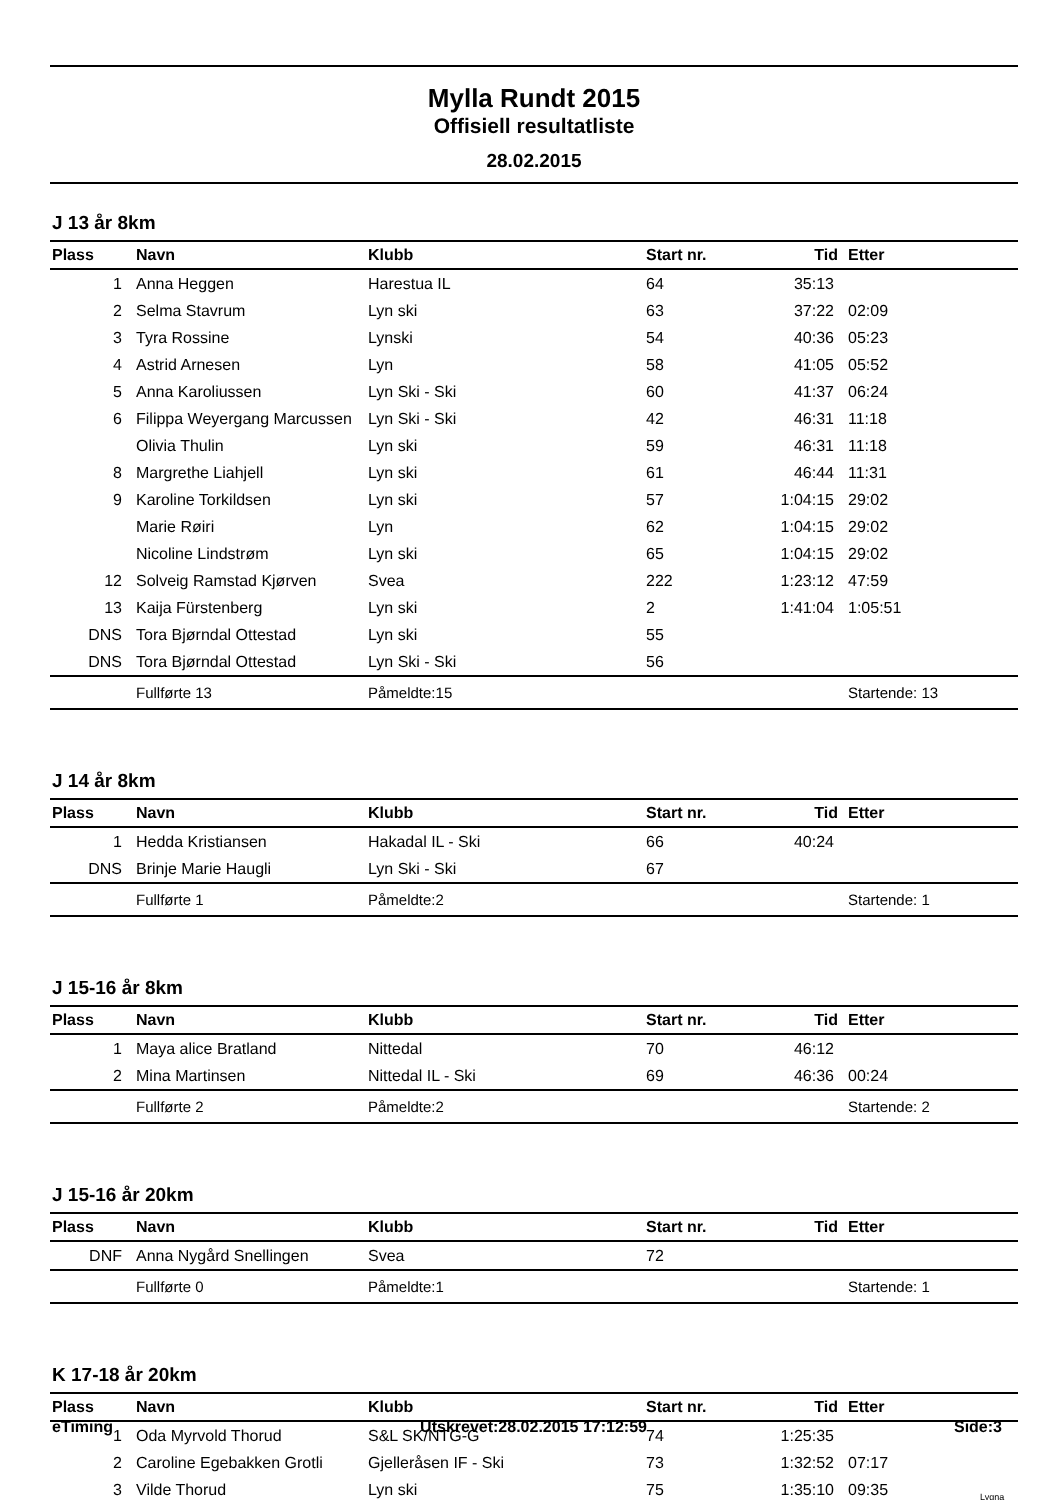Mylla Rundt 2015
Offisiell resultatliste
28.02.2015
J 13 år 8km
| Plass | Navn | Klubb | Start nr. | Tid | Etter |
| --- | --- | --- | --- | --- | --- |
| 1 | Anna Heggen | Harestua IL | 64 | 35:13 | |
| 2 | Selma Stavrum | Lyn ski | 63 | 37:22 | 02:09 |
| 3 | Tyra Rossine | Lynski | 54 | 40:36 | 05:23 |
| 4 | Astrid Arnesen | Lyn | 58 | 41:05 | 05:52 |
| 5 | Anna Karoliussen | Lyn Ski - Ski | 60 | 41:37 | 06:24 |
| 6 | Filippa Weyergang Marcussen | Lyn Ski - Ski | 42 | 46:31 | 11:18 |
| | Olivia Thulin | Lyn ski | 59 | 46:31 | 11:18 |
| 8 | Margrethe Liahjell | Lyn ski | 61 | 46:44 | 11:31 |
| 9 | Karoline Torkildsen | Lyn ski | 57 | 1:04:15 | 29:02 |
| | Marie Røiri | Lyn | 62 | 1:04:15 | 29:02 |
| | Nicoline Lindstrøm | Lyn ski | 65 | 1:04:15 | 29:02 |
| 12 | Solveig Ramstad Kjørven | Svea | 222 | 1:23:12 | 47:59 |
| 13 | Kaija Fürstenberg | Lyn ski | 2 | 1:41:04 | 1:05:51 |
| DNS | Tora Bjørndal Ottestad | Lyn ski | 55 | | |
| DNS | Tora Bjørndal Ottestad | Lyn Ski - Ski | 56 | | |
| | Fullførte 13 | Påmeldte:15 | | | Startende: 13 |
J 14 år 8km
| Plass | Navn | Klubb | Start nr. | Tid | Etter |
| --- | --- | --- | --- | --- | --- |
| 1 | Hedda Kristiansen | Hakadal IL - Ski | 66 | 40:24 | |
| DNS | Brinje Marie Haugli | Lyn Ski - Ski | 67 | | |
| | Fullførte 1 | Påmeldte:2 | | | Startende: 1 |
J 15-16 år 8km
| Plass | Navn | Klubb | Start nr. | Tid | Etter |
| --- | --- | --- | --- | --- | --- |
| 1 | Maya alice Bratland | Nittedal | 70 | 46:12 | |
| 2 | Mina Martinsen | Nittedal IL - Ski | 69 | 46:36 | 00:24 |
| | Fullførte 2 | Påmeldte:2 | | | Startende: 2 |
J 15-16 år 20km
| Plass | Navn | Klubb | Start nr. | Tid | Etter |
| --- | --- | --- | --- | --- | --- |
| DNF | Anna Nygård Snellingen | Svea | 72 | | |
| | Fullførte 0 | Påmeldte:1 | | | Startende: 1 |
K 17-18 år 20km
| Plass | Navn | Klubb | Start nr. | Tid | Etter |
| --- | --- | --- | --- | --- | --- |
| 1 | Oda Myrvold Thorud | S&L SK/NTG-G | 74 | 1:25:35 | |
| 2 | Caroline Egebakken Grotli | Gjelleråsen IF - Ski | 73 | 1:32:52 | 07:17 |
| 3 | Vilde Thorud | Lyn ski | 75 | 1:35:10 | 09:35 |
eTiming Utskrevet:28.02.2015 17:12:59 Side:3
Lygna